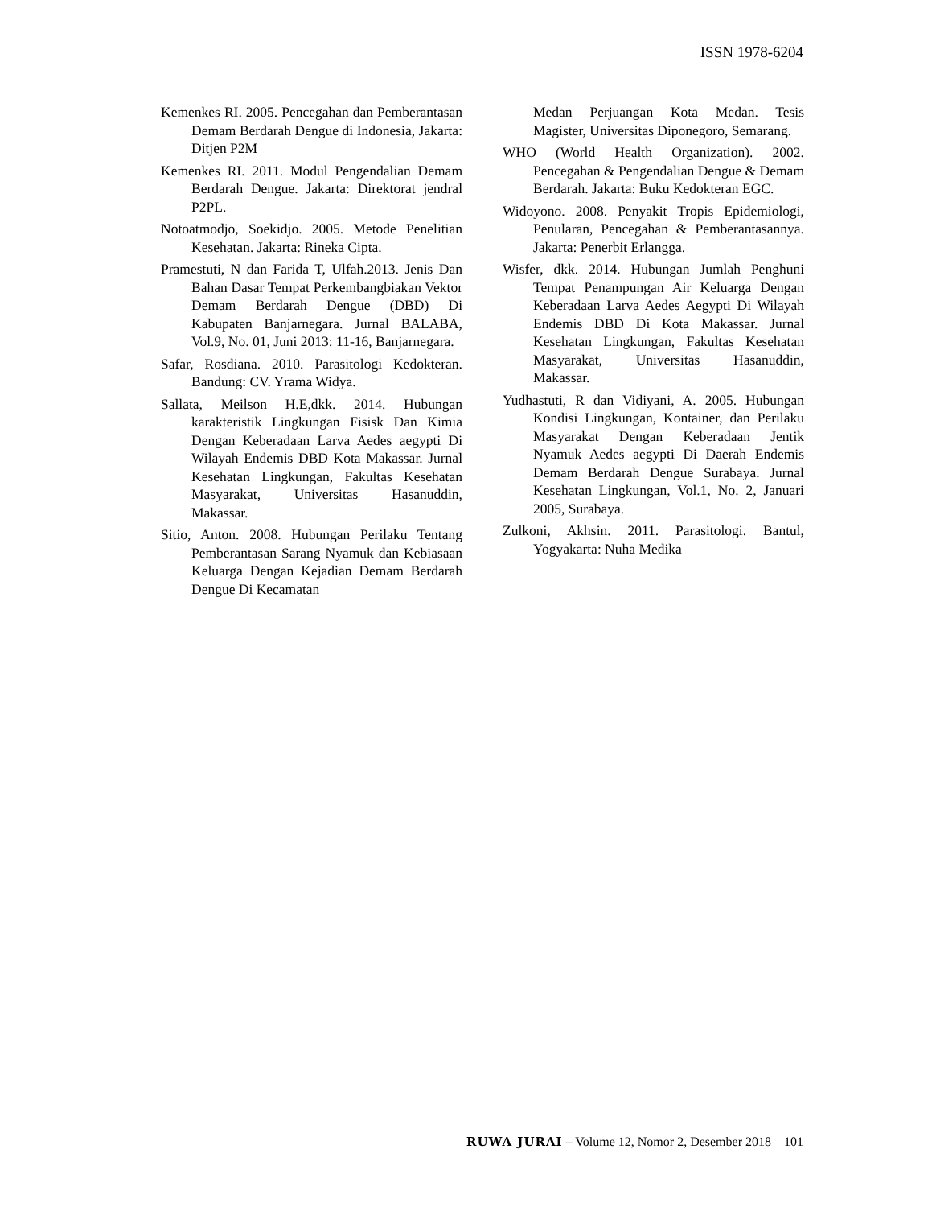ISSN 1978-6204
Kemenkes RI. 2005. Pencegahan dan Pemberantasan Demam Berdarah Dengue di Indonesia, Jakarta: Ditjen P2M
Kemenkes RI. 2011. Modul Pengendalian Demam Berdarah Dengue. Jakarta: Direktorat jendral P2PL.
Notoatmodjo, Soekidjo. 2005. Metode Penelitian Kesehatan. Jakarta: Rineka Cipta.
Pramestuti, N dan Farida T, Ulfah.2013. Jenis Dan Bahan Dasar Tempat Perkembangbiakan Vektor Demam Berdarah Dengue (DBD) Di Kabupaten Banjarnegara. Jurnal BALABA, Vol.9, No. 01, Juni 2013: 11-16, Banjarnegara.
Safar, Rosdiana. 2010. Parasitologi Kedokteran. Bandung: CV. Yrama Widya.
Sallata, Meilson H.E,dkk. 2014. Hubungan karakteristik Lingkungan Fisisk Dan Kimia Dengan Keberadaan Larva Aedes aegypti Di Wilayah Endemis DBD Kota Makassar. Jurnal Kesehatan Lingkungan, Fakultas Kesehatan Masyarakat, Universitas Hasanuddin, Makassar.
Sitio, Anton. 2008. Hubungan Perilaku Tentang Pemberantasan Sarang Nyamuk dan Kebiasaan Keluarga Dengan Kejadian Demam Berdarah Dengue Di Kecamatan
Medan Perjuangan Kota Medan. Tesis Magister, Universitas Diponegoro, Semarang.
WHO (World Health Organization). 2002. Pencegahan & Pengendalian Dengue & Demam Berdarah. Jakarta: Buku Kedokteran EGC.
Widoyono. 2008. Penyakit Tropis Epidemiologi, Penularan, Pencegahan & Pemberantasannya. Jakarta: Penerbit Erlangga.
Wisfer, dkk. 2014. Hubungan Jumlah Penghuni Tempat Penampungan Air Keluarga Dengan Keberadaan Larva Aedes Aegypti Di Wilayah Endemis DBD Di Kota Makassar. Jurnal Kesehatan Lingkungan, Fakultas Kesehatan Masyarakat, Universitas Hasanuddin, Makassar.
Yudhastuti, R dan Vidiyani, A. 2005. Hubungan Kondisi Lingkungan, Kontainer, dan Perilaku Masyarakat Dengan Keberadaan Jentik Nyamuk Aedes aegypti Di Daerah Endemis Demam Berdarah Dengue Surabaya. Jurnal Kesehatan Lingkungan, Vol.1, No. 2, Januari 2005, Surabaya.
Zulkoni, Akhsin. 2011. Parasitologi. Bantul, Yogyakarta: Nuha Medika
RUWA JURAI – Volume 12, Nomor 2, Desember 2018 101